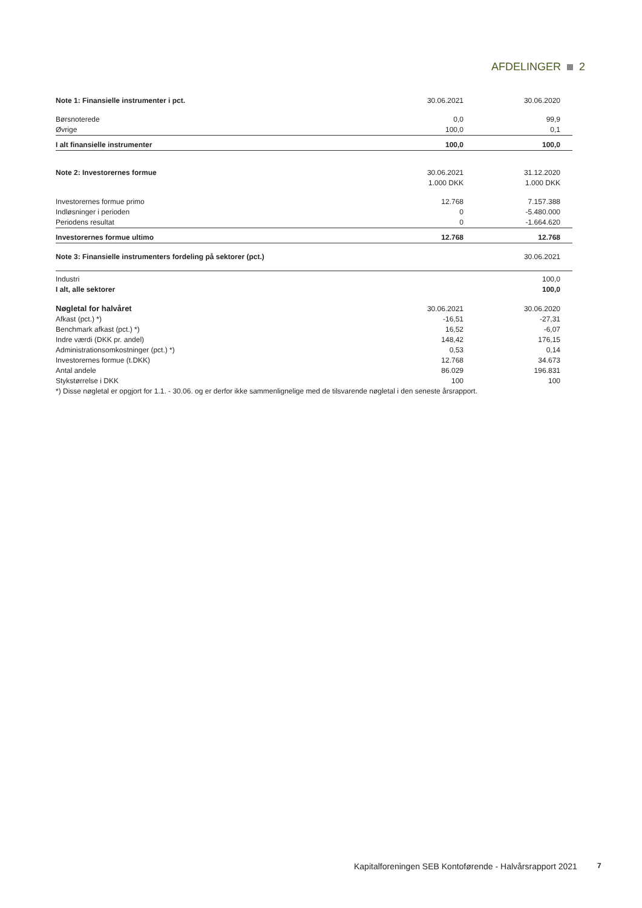AFDELINGER 2
| Note 1: Finansielle instrumenter i pct. | 30.06.2021 | 30.06.2020 |
| Børsnoterede | 0,0 | 99,9 |
| Øvrige | 100,0 | 0,1 |
| I alt finansielle instrumenter | 100,0 | 100,0 |
| Note 2: Investorernes formue | 30.06.2021 | 31.12.2020 |
| | 1.000 DKK | 1.000 DKK |
| Investorernes formue primo | 12.768 | 7.157.388 |
| Indløsninger i perioden | 0 | -5.480.000 |
| Periodens resultat | 0 | -1.664.620 |
| Investorernes formue ultimo | 12.768 | 12.768 |
| Note 3: Finansielle instrumenters fordeling på sektorer (pct.) | | 30.06.2021 |
| Industri | | 100,0 |
| I alt, alle sektorer | | 100,0 |
| Nøgletal for halvåret | 30.06.2021 | 30.06.2020 |
| Afkast (pct.) *) | -16,51 | -27,31 |
| Benchmark afkast (pct.) *) | 16,52 | -6,07 |
| Indre værdi (DKK pr. andel) | 148,42 | 176,15 |
| Administrationsomkostninger (pct.) *) | 0,53 | 0,14 |
| Investorernes formue (t.DKK) | 12.768 | 34.673 |
| Antal andele | 86.029 | 196.831 |
| Stykstørrelse i DKK | 100 | 100 |
| *) Disse nøgletal er opgjort for 1.1. - 30.06. og er derfor ikke sammenlignelige med de tilsvarende nøgletal i den seneste årsrapport. | | |
Kapitalforeningen SEB Kontoførende - Halvårsrapport 2021
7